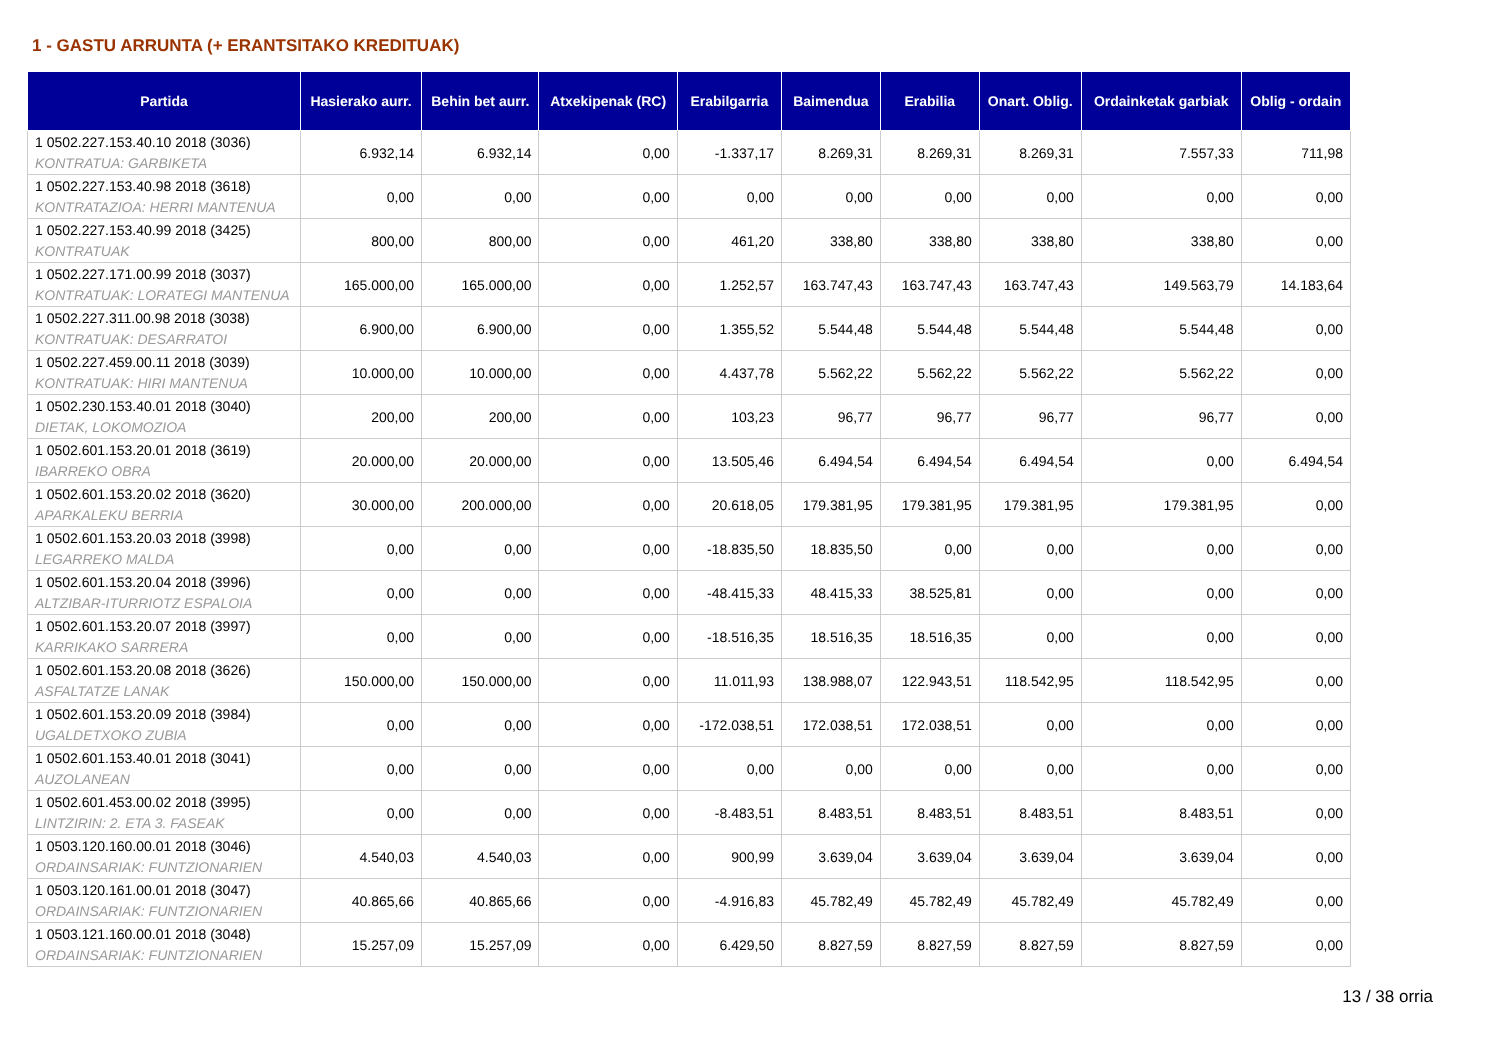1 - GASTU ARRUNTA (+ ERANTSITAKO KREDITUAK)
| Partida | Hasierako aurr. | Behin bet aurr. | Atxekipenak (RC) | Erabilgarria | Baimendua | Erabilia | Onart. Oblig. | Ordainketak garbiak | Oblig - ordain |
| --- | --- | --- | --- | --- | --- | --- | --- | --- | --- |
| 1 0502.227.153.40.10 2018 (3036) KONTRATUA: GARBIKETA | 6.932,14 | 6.932,14 | 0,00 | -1.337,17 | 8.269,31 | 8.269,31 | 8.269,31 | 7.557,33 | 711,98 |
| 1 0502.227.153.40.98 2018 (3618) KONTRATAZIOA: HERRI MANTENUA | 0,00 | 0,00 | 0,00 | 0,00 | 0,00 | 0,00 | 0,00 | 0,00 | 0,00 |
| 1 0502.227.153.40.99 2018 (3425) KONTRATUAK | 800,00 | 800,00 | 0,00 | 461,20 | 338,80 | 338,80 | 338,80 | 338,80 | 0,00 |
| 1 0502.227.171.00.99 2018 (3037) KONTRATUAK: LORATEGI MANTENUA | 165.000,00 | 165.000,00 | 0,00 | 1.252,57 | 163.747,43 | 163.747,43 | 163.747,43 | 149.563,79 | 14.183,64 |
| 1 0502.227.311.00.98 2018 (3038) KONTRATUAK: DESARRATOI | 6.900,00 | 6.900,00 | 0,00 | 1.355,52 | 5.544,48 | 5.544,48 | 5.544,48 | 5.544,48 | 0,00 |
| 1 0502.227.459.00.11 2018 (3039) KONTRATUAK: HIRI MANTENUA | 10.000,00 | 10.000,00 | 0,00 | 4.437,78 | 5.562,22 | 5.562,22 | 5.562,22 | 5.562,22 | 0,00 |
| 1 0502.230.153.40.01 2018 (3040) DIETAK, LOKOMOZIOA | 200,00 | 200,00 | 0,00 | 103,23 | 96,77 | 96,77 | 96,77 | 96,77 | 0,00 |
| 1 0502.601.153.20.01 2018 (3619) IBARREKO OBRA | 20.000,00 | 20.000,00 | 0,00 | 13.505,46 | 6.494,54 | 6.494,54 | 6.494,54 | 0,00 | 6.494,54 |
| 1 0502.601.153.20.02 2018 (3620) APARKALEKU BERRIA | 30.000,00 | 200.000,00 | 0,00 | 20.618,05 | 179.381,95 | 179.381,95 | 179.381,95 | 179.381,95 | 0,00 |
| 1 0502.601.153.20.03 2018 (3998) LEGARREKO MALDA | 0,00 | 0,00 | 0,00 | -18.835,50 | 18.835,50 | 0,00 | 0,00 | 0,00 | 0,00 |
| 1 0502.601.153.20.04 2018 (3996) ALTZIBAR-ITURRIOTZ ESPALOIA | 0,00 | 0,00 | 0,00 | -48.415,33 | 48.415,33 | 38.525,81 | 0,00 | 0,00 | 0,00 |
| 1 0502.601.153.20.07 2018 (3997) KARRIKAKO SARRERA | 0,00 | 0,00 | 0,00 | -18.516,35 | 18.516,35 | 18.516,35 | 0,00 | 0,00 | 0,00 |
| 1 0502.601.153.20.08 2018 (3626) ASFALTATZE LANAK | 150.000,00 | 150.000,00 | 0,00 | 11.011,93 | 138.988,07 | 122.943,51 | 118.542,95 | 118.542,95 | 0,00 |
| 1 0502.601.153.20.09 2018 (3984) UGALDETXOKO ZUBIA | 0,00 | 0,00 | 0,00 | -172.038,51 | 172.038,51 | 172.038,51 | 0,00 | 0,00 | 0,00 |
| 1 0502.601.153.40.01 2018 (3041) AUZOLANEAN | 0,00 | 0,00 | 0,00 | 0,00 | 0,00 | 0,00 | 0,00 | 0,00 | 0,00 |
| 1 0502.601.453.00.02 2018 (3995) LINTZIRIN: 2. ETA 3. FASEAK | 0,00 | 0,00 | 0,00 | -8.483,51 | 8.483,51 | 8.483,51 | 8.483,51 | 8.483,51 | 0,00 |
| 1 0503.120.160.00.01 2018 (3046) ORDAINSARIAK: FUNTZIONARIEN | 4.540,03 | 4.540,03 | 0,00 | 900,99 | 3.639,04 | 3.639,04 | 3.639,04 | 3.639,04 | 0,00 |
| 1 0503.120.161.00.01 2018 (3047) ORDAINSARIAK: FUNTZIONARIEN | 40.865,66 | 40.865,66 | 0,00 | -4.916,83 | 45.782,49 | 45.782,49 | 45.782,49 | 45.782,49 | 0,00 |
| 1 0503.121.160.00.01 2018 (3048) ORDAINSARIAK: FUNTZIONARIEN | 15.257,09 | 15.257,09 | 0,00 | 6.429,50 | 8.827,59 | 8.827,59 | 8.827,59 | 8.827,59 | 0,00 |
13 / 38 orria